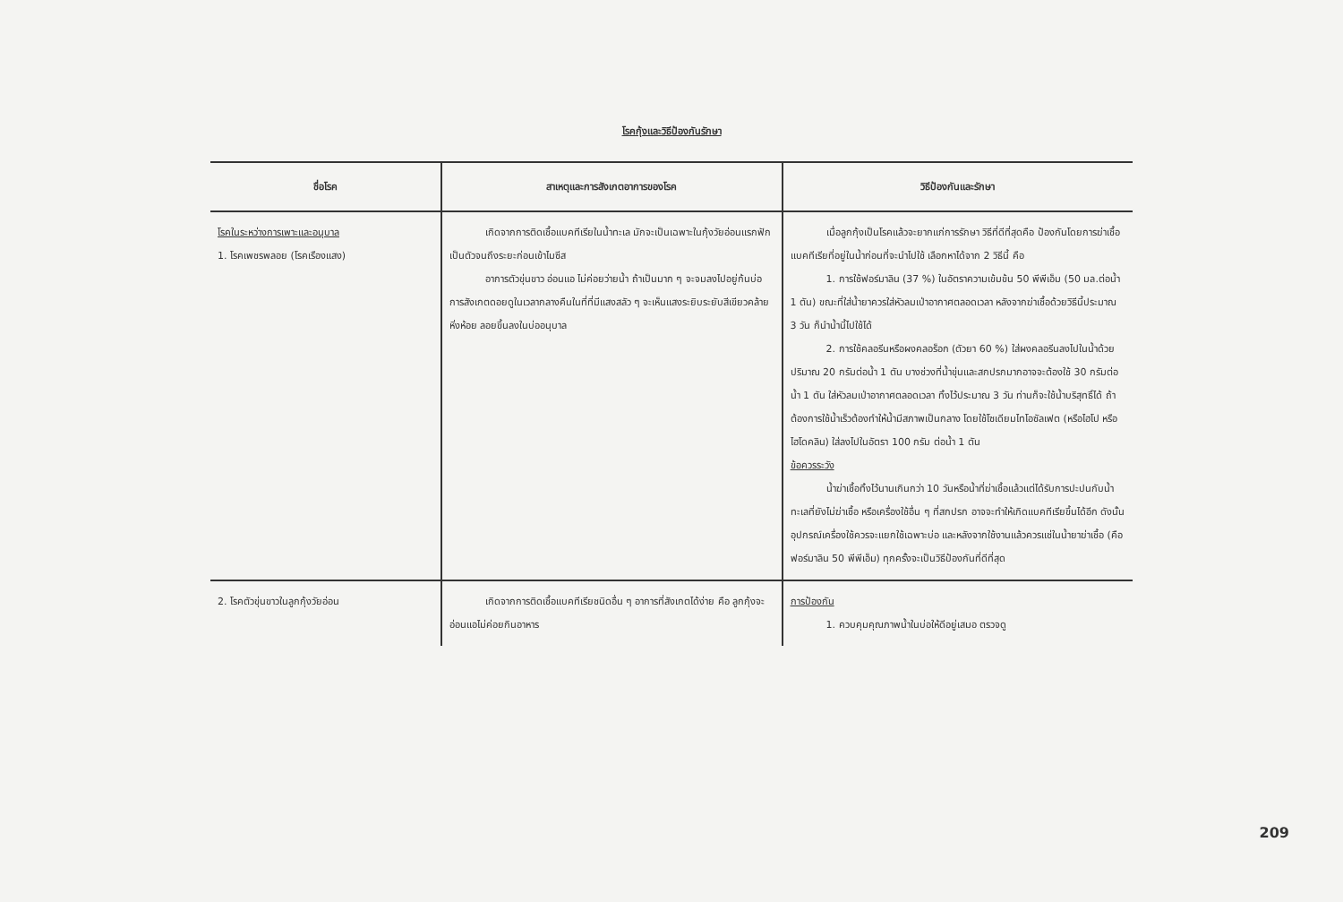โรคกุ้งและวิธีป้องกันรักษา
| ชื่อโรค | สาเหตุและการสังเกตอาการของโรค | วิธีป้องกันและรักษา |
| --- | --- | --- |
| โรคในระหว่างการเพาะและอนุบาล 1. โรคเพชรพลอย (โรคเรืองแสง) | เกิดจากการติดเชื้อแบคทีเรียในน้ำทะเล มักจะเป็นเฉพาะในกุ้งวัยอ่อนแรกฟักเป็นตัวจนถึงระยะก่อนเข้าไมซีส อาการตัวขุ่นขาว อ่อนแอ ไม่ค่อยว่ายน้ำ ถ้าเป็นมาก ๆ จะจมลงไปอยู่ก้นบ่อ การสังเกตดอยดูในเวลากลางคืนในที่ที่มีแสงสลัว ๆ จะเห็นแสงระยิบระยับสีเขียวคล้ายหิ่งห้อย ลอยขึ้นลงในบ่ออนุบาล | เมื่อลูกกุ้งเป็นโรคแล้วจะยากแก่การรักษา วิธีที่ดีที่สุดคือ ป้องกันโดยการฆ่าเชื้อแบคทีเรียที่อยู่ในน้ำก่อนที่จะนำไปใช้ เลือกหาได้จาก 2 วิธีนี้ คือ 1. การใช้ฟอร์มาลิน (37 %) ในอัตราความเข้มข้น 50 พีพีเอ็ม (50 มล.ต่อน้ำ 1 ตัน) ขณะที่ใส่น้ำยาควรใส่หัวลมเป่าอากาศตลอดเวลา หลังจากฆ่าเชื้อด้วยวิธีนี้ประมาณ 3 วัน ก็นำน้ำนี้ไปใช้ได้ 2. การใช้คลอรีนหรือผงคลอร็อก (ตัวยา 60 %) ใส่ผงคลอรีนลงไปในน้ำด้วยปริมาณ 20 กรัมต่อน้ำ 1 ตัน บางช่วงที่น้ำขุ่นและสกปรกมากอาจจะต้องใช้ 30 กรัมต่อน้ำ 1 ตัน ใส่หัวลมเป่าอากาศตลอดเวลา ทิ้งไว้ประมาณ 3 วัน ท่านก็จะใช้น้ำบริสุทธิ์ได้ ถ้าต้องการใช้น้ำเร็วต้องทำให้น้ำมีสภาพเป็นกลาง โดยใช้โซเดียมไทโอซัลเฟต (หรือไฮโป หรือไฮโดคลิน) ใส่ลงไปในอัตรา 100 กรัม ต่อน้ำ 1 ตัน ข้อควรระวัง น้ำฆ่าเชื้อทิ้งไว้นานเกินกว่า 10 วันหรือน้ำที่ฆ่าเชื้อแล้วแต่ได้รับการปะปนกับน้ำทะเลที่ยังไม่ฆ่าเชื้อ หรือเครื่องใช้อื่น ๆ ที่สกปรก อาจจะทำให้เกิดแบคทีเรียขึ้นได้อีก ดังนั้น อุปกรณ์เครื่องใช้ควรจะแยกใช้เฉพาะบ่อ และหลังจากใช้งานแล้วควรแช่ในน้ำยาฆ่าเชื้อ (คือฟอร์มาลิน 50 พีพีเอ็ม) ทุกครั้งจะเป็นวิธีป้องกันที่ดีที่สุด |
| 2. โรคตัวขุ่นขาวในลูกกุ้งวัยอ่อน | เกิดจากการติดเชื้อแบคทีเรียชนิดอื่น ๆ อาการที่สังเกตได้ง่าย คือ ลูกกุ้งจะอ่อนแอไม่ค่อยกินอาหาร | การป้องกัน 1. ควบคุมคุณภาพน้ำในบ่อให้ดีอยู่เสมอ ตรวจดู |
209